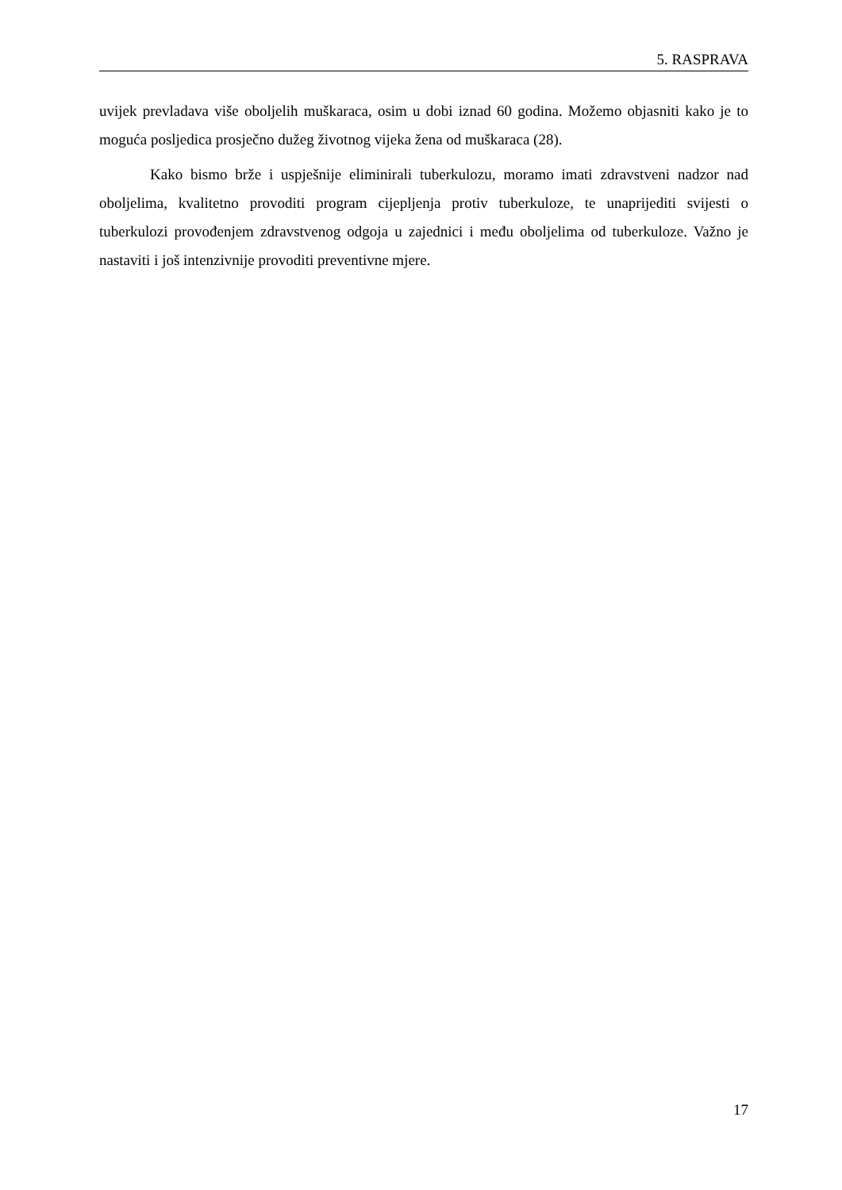5. RASPRAVA
uvijek prevladava više oboljelih muškaraca, osim u dobi iznad 60 godina. Možemo objasniti kako je to moguća posljedica prosječno dužeg životnog vijeka žena od muškaraca (28).
Kako bismo brže i uspješnije eliminirali tuberkulozu, moramo imati zdravstveni nadzor nad oboljelima, kvalitetno provoditi program cijepljenja protiv tuberkuloze, te unaprijediti svijesti o tuberkulozi provođenjem zdravstvenog odgoja u zajednici i među oboljelima od tuberkuloze. Važno je nastaviti i još intenzivnije provoditi preventivne mjere.
17